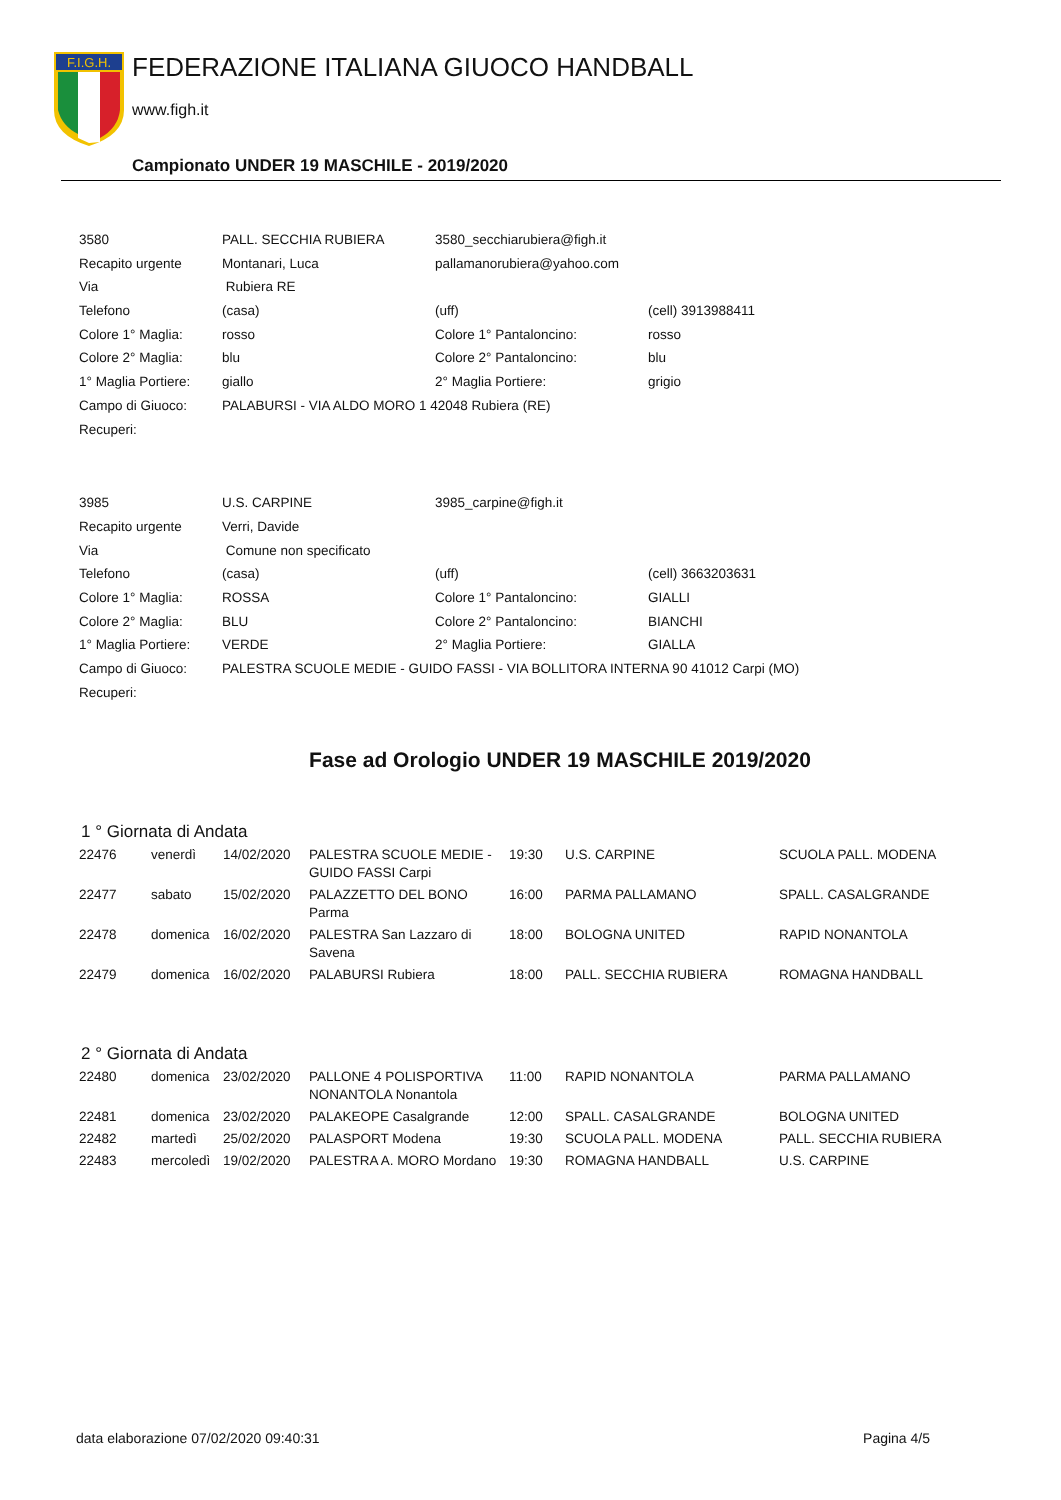F.I.G.H.
FEDERAZIONE ITALIANA GIUOCO HANDBALL
www.figh.it
Campionato UNDER 19 MASCHILE - 2019/2020
| 3580 | PALL. SECCHIA RUBIERA | 3580_secchiarubiera@figh.it | |
| Recapito urgente | Montanari, Luca | pallamanorubiera@yahoo.com | |
| Via | Rubiera RE | | |
| Telefono | (casa) | (uff) | (cell) 3913988411 |
| Colore 1° Maglia: | rosso | Colore 1° Pantaloncino: | rosso |
| Colore 2° Maglia: | blu | Colore 2° Pantaloncino: | blu |
| 1° Maglia Portiere: | giallo | 2° Maglia Portiere: | grigio |
| Campo di Giuoco: | PALABURSI - VIA ALDO MORO 1 42048 Rubiera (RE) | | |
| Recuperi: | | | |
| 3985 | U.S. CARPINE | 3985_carpine@figh.it | |
| Recapito urgente | Verri, Davide | | |
| Via | Comune non specificato | | |
| Telefono | (casa) | (uff) | (cell) 3663203631 |
| Colore 1° Maglia: | ROSSA | Colore 1° Pantaloncino: | GIALLI |
| Colore 2° Maglia: | BLU | Colore 2° Pantaloncino: | BIANCHI |
| 1° Maglia Portiere: | VERDE | 2° Maglia Portiere: | GIALLA |
| Campo di Giuoco: | PALESTRA SCUOLE MEDIE - GUIDO FASSI - VIA BOLLITORA INTERNA 90 41012 Carpi (MO) | | |
| Recuperi: | | | |
Fase ad Orologio UNDER 19 MASCHILE 2019/2020
1 ° Giornata di Andata
| 22476 | venerdì | 14/02/2020 | PALESTRA SCUOLE MEDIE - GUIDO FASSI Carpi | 19:30 | U.S. CARPINE | SCUOLA PALL. MODENA |
| 22477 | sabato | 15/02/2020 | PALAZZETTO DEL BONO Parma | 16:00 | PARMA PALLAMANO | SPALL. CASALGRANDE |
| 22478 | domenica | 16/02/2020 | PALESTRA San Lazzaro di Savena | 18:00 | BOLOGNA UNITED | RAPID NONANTOLA |
| 22479 | domenica | 16/02/2020 | PALABURSI Rubiera | 18:00 | PALL. SECCHIA RUBIERA | ROMAGNA HANDBALL |
2 ° Giornata di Andata
| 22480 | domenica | 23/02/2020 | PALLONE 4 POLISPORTIVA NONANTOLA Nonantola | 11:00 | RAPID NONANTOLA | PARMA PALLAMANO |
| 22481 | domenica | 23/02/2020 | PALAKEOPE Casalgrande | 12:00 | SPALL. CASALGRANDE | BOLOGNA UNITED |
| 22482 | martedì | 25/02/2020 | PALASPORT Modena | 19:30 | SCUOLA PALL. MODENA | PALL. SECCHIA RUBIERA |
| 22483 | mercoledì | 19/02/2020 | PALESTRA A. MORO Mordano | 19:30 | ROMAGNA HANDBALL | U.S. CARPINE |
data elaborazione 07/02/2020 09:40:31 Pagina 4/5